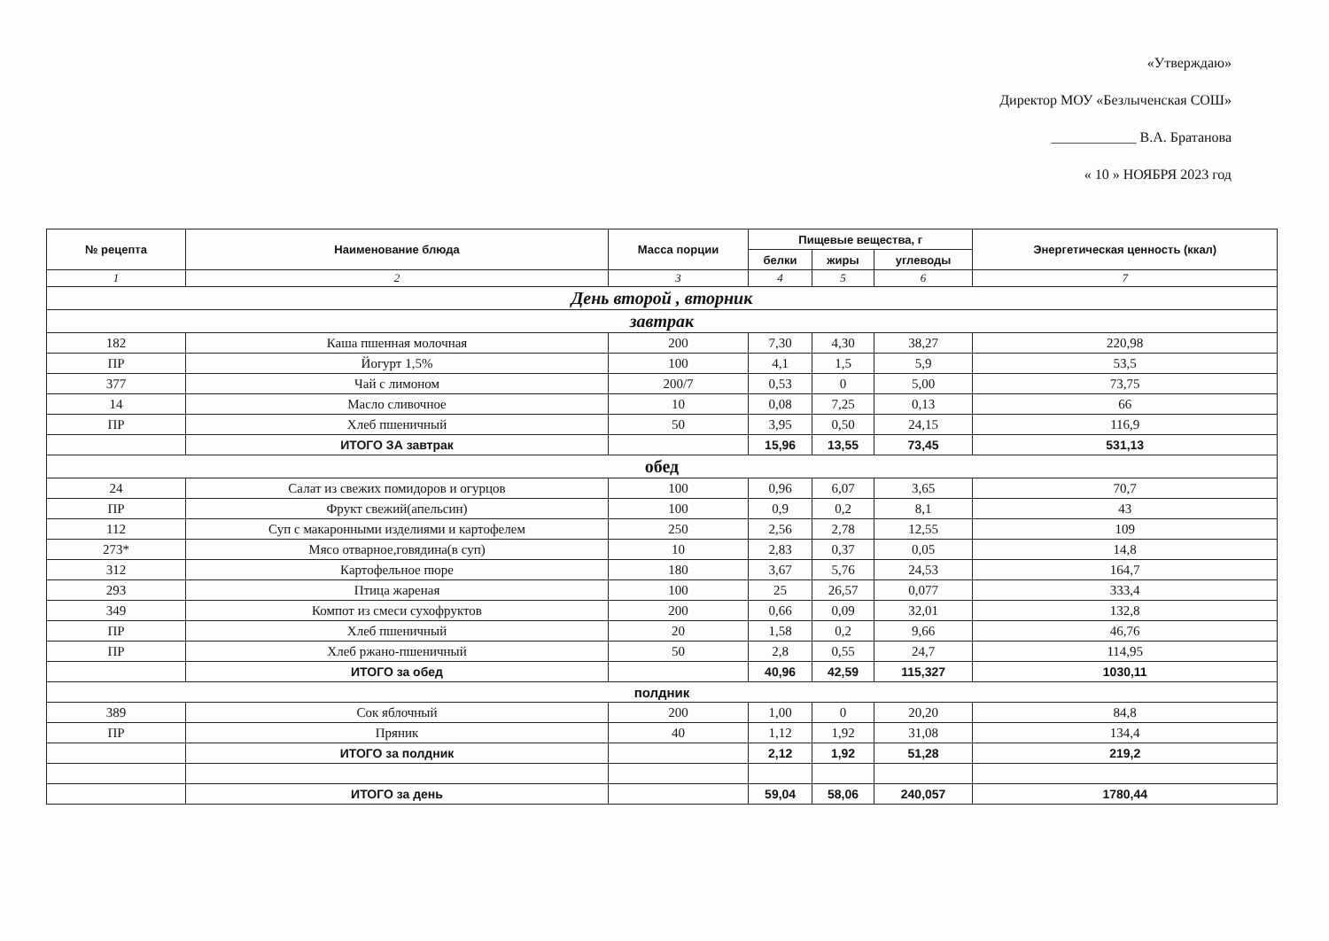«Утверждаю»
Директор МОУ «Безлыченская СОШ»
____________ В.А. Братанова
« 10 » НОЯБРЯ 2023 год
| № рецепта | Наименование блюда | Масса порции | Пищевые вещества, г | | | Энергетическая ценность (ккал) |
| --- | --- | --- | --- | --- | --- | --- |
| | | | белки | жиры | углеводы | |
| 1 | 2 | 3 | 4 | 5 | 6 | 7 |
| День второй , вторник | | | | | | |
| завтрак | | | | | | |
| 182 | Каша пшенная молочная | 200 | 7,30 | 4,30 | 38,27 | 220,98 |
| ПР | Йогурт 1,5% | 100 | 4,1 | 1,5 | 5,9 | 53,5 |
| 377 | Чай с лимоном | 200/7 | 0,53 | 0 | 5,00 | 73,75 |
| 14 | Масло сливочное | 10 | 0,08 | 7,25 | 0,13 | 66 |
| ПР | Хлеб пшеничный | 50 | 3,95 | 0,50 | 24,15 | 116,9 |
| | ИТОГО ЗА завтрак | | 15,96 | 13,55 | 73,45 | 531,13 |
| обед | | | | | | |
| 24 | Салат из свежих помидоров и огурцов | 100 | 0,96 | 6,07 | 3,65 | 70,7 |
| ПР | Фрукт свежий(апельсин) | 100 | 0,9 | 0,2 | 8,1 | 43 |
| 112 | Суп с макаронными изделиями и картофелем | 250 | 2,56 | 2,78 | 12,55 | 109 |
| 273* | Мясо отварное,говядина(в суп) | 10 | 2,83 | 0,37 | 0,05 | 14,8 |
| 312 | Картофельное пюре | 180 | 3,67 | 5,76 | 24,53 | 164,7 |
| 293 | Птица жареная | 100 | 25 | 26,57 | 0,077 | 333,4 |
| 349 | Компот из смеси сухофруктов | 200 | 0,66 | 0,09 | 32,01 | 132,8 |
| ПР | Хлеб пшеничный | 20 | 1,58 | 0,2 | 9,66 | 46,76 |
| ПР | Хлеб ржано-пшеничный | 50 | 2,8 | 0,55 | 24,7 | 114,95 |
| | ИТОГО за обед | | 40,96 | 42,59 | 115,327 | 1030,11 |
| полдник | | | | | | |
| 389 | Сок яблочный | 200 | 1,00 | 0 | 20,20 | 84,8 |
| ПР | Пряник | 40 | 1,12 | 1,92 | 31,08 | 134,4 |
| | ИТОГО за полдник | | 2,12 | 1,92 | 51,28 | 219,2 |
| | ИТОГО за день | | 59,04 | 58,06 | 240,057 | 1780,44 |